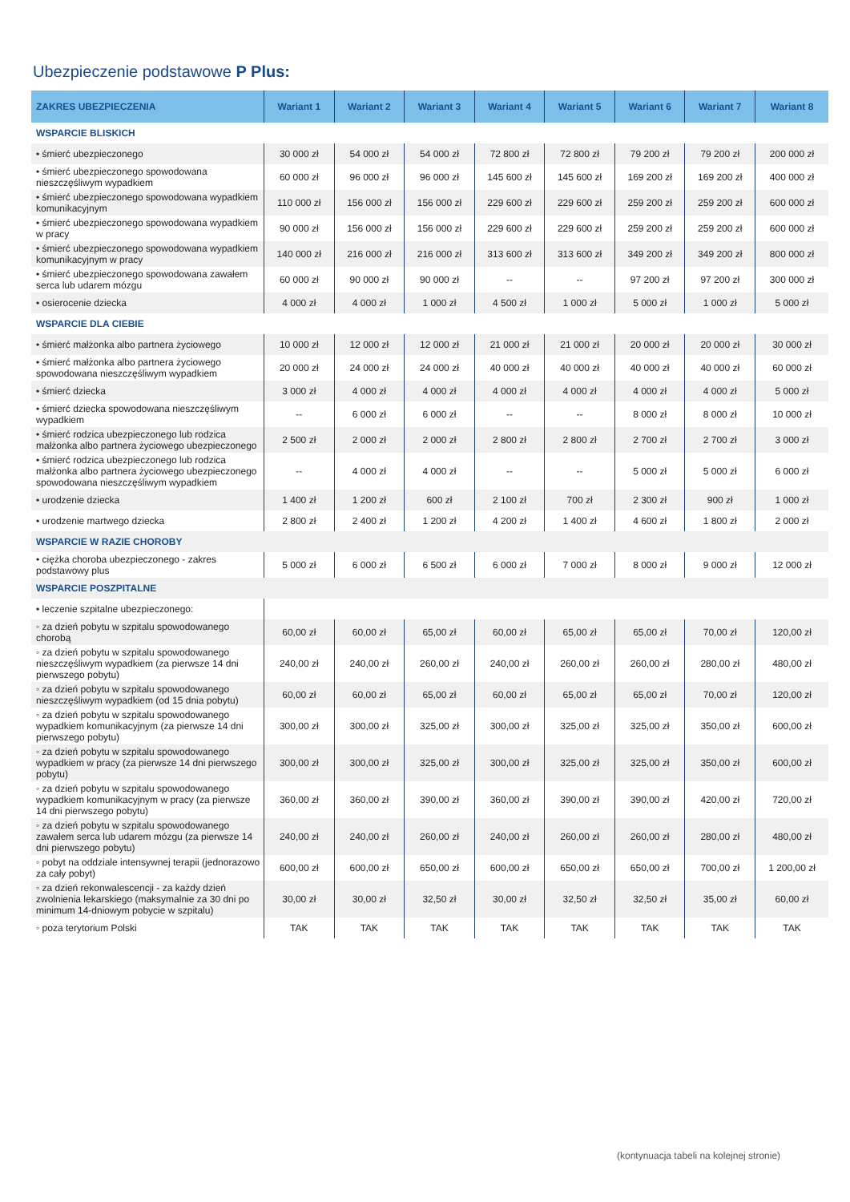Ubezpieczenie podstawowe P Plus:
| ZAKRES UBEZPIECZENIA | Wariant 1 | Wariant 2 | Wariant 3 | Wariant 4 | Wariant 5 | Wariant 6 | Wariant 7 | Wariant 8 |
| --- | --- | --- | --- | --- | --- | --- | --- | --- |
| WSPARCIE BLISKICH | | | | | | | | |
| • śmierć ubezpieczonego | 30 000 zł | 54 000 zł | 54 000 zł | 72 800 zł | 72 800 zł | 79 200 zł | 79 200 zł | 200 000 zł |
| • śmierć ubezpieczonego spowodowana nieszczęśliwym wypadkiem | 60 000 zł | 96 000 zł | 96 000 zł | 145 600 zł | 145 600 zł | 169 200 zł | 169 200 zł | 400 000 zł |
| • śmierć ubezpieczonego spowodowana wypadkiem komunikacyjnym | 110 000 zł | 156 000 zł | 156 000 zł | 229 600 zł | 229 600 zł | 259 200 zł | 259 200 zł | 600 000 zł |
| • śmierć ubezpieczonego spowodowana wypadkiem w pracy | 90 000 zł | 156 000 zł | 156 000 zł | 229 600 zł | 229 600 zł | 259 200 zł | 259 200 zł | 600 000 zł |
| • śmierć ubezpieczonego spowodowana wypadkiem komunikacyjnym w pracy | 140 000 zł | 216 000 zł | 216 000 zł | 313 600 zł | 313 600 zł | 349 200 zł | 349 200 zł | 800 000 zł |
| • śmierć ubezpieczonego spowodowana zawałem serca lub udarem mózgu | 60 000 zł | 90 000 zł | 90 000 zł | -- | -- | 97 200 zł | 97 200 zł | 300 000 zł |
| • osierocenie dziecka | 4 000 zł | 4 000 zł | 1 000 zł | 4 500 zł | 1 000 zł | 5 000 zł | 1 000 zł | 5 000 zł |
| WSPARCIE DLA CIEBIE | | | | | | | | |
| • śmierć małżonka albo partnera życiowego | 10 000 zł | 12 000 zł | 12 000 zł | 21 000 zł | 21 000 zł | 20 000 zł | 20 000 zł | 30 000 zł |
| • śmierć małżonka albo partnera życiowego spowodowana nieszczęśliwym wypadkiem | 20 000 zł | 24 000 zł | 24 000 zł | 40 000 zł | 40 000 zł | 40 000 zł | 40 000 zł | 60 000 zł |
| • śmierć dziecka | 3 000 zł | 4 000 zł | 4 000 zł | 4 000 zł | 4 000 zł | 4 000 zł | 4 000 zł | 5 000 zł |
| • śmierć dziecka spowodowana nieszczęśliwym wypadkiem | -- | 6 000 zł | 6 000 zł | -- | -- | 8 000 zł | 8 000 zł | 10 000 zł |
| • śmierć rodzica ubezpieczonego lub rodzica małżonka albo partnera życiowego ubezpieczonego | 2 500 zł | 2 000 zł | 2 000 zł | 2 800 zł | 2 800 zł | 2 700 zł | 2 700 zł | 3 000 zł |
| • śmierć rodzica ubezpieczonego lub rodzica małżonka albo partnera życiowego ubezpieczonego spowodowana nieszczęśliwym wypadkiem | -- | 4 000 zł | 4 000 zł | -- | -- | 5 000 zł | 5 000 zł | 6 000 zł |
| • urodzenie dziecka | 1 400 zł | 1 200 zł | 600 zł | 2 100 zł | 700 zł | 2 300 zł | 900 zł | 1 000 zł |
| • urodzenie martwego dziecka | 2 800 zł | 2 400 zł | 1 200 zł | 4 200 zł | 1 400 zł | 4 600 zł | 1 800 zł | 2 000 zł |
| WSPARCIE W RAZIE CHOROBY | | | | | | | | |
| • ciężka choroba ubezpieczonego - zakres podstawowy plus | 5 000 zł | 6 000 zł | 6 500 zł | 6 000 zł | 7 000 zł | 8 000 zł | 9 000 zł | 12 000 zł |
| WSPARCIE POSZPITALNE | | | | | | | | |
| • leczenie szpitalne ubezpieczonego: | | | | | | | | |
| ◦ za dzień pobytu w szpitalu spowodowanego chorobą | 60,00 zł | 60,00 zł | 65,00 zł | 60,00 zł | 65,00 zł | 65,00 zł | 70,00 zł | 120,00 zł |
| ◦ za dzień pobytu w szpitalu spowodowanego nieszczęśliwym wypadkiem (za pierwsze 14 dni pierwszego pobytu) | 240,00 zł | 240,00 zł | 260,00 zł | 240,00 zł | 260,00 zł | 260,00 zł | 280,00 zł | 480,00 zł |
| ◦ za dzień pobytu w szpitalu spowodowanego nieszczęśliwym wypadkiem (od 15 dnia pobytu) | 60,00 zł | 60,00 zł | 65,00 zł | 60,00 zł | 65,00 zł | 65,00 zł | 70,00 zł | 120,00 zł |
| ◦ za dzień pobytu w szpitalu spowodowanego wypadkiem komunikacyjnym (za pierwsze 14 dni pierwszego pobytu) | 300,00 zł | 300,00 zł | 325,00 zł | 300,00 zł | 325,00 zł | 325,00 zł | 350,00 zł | 600,00 zł |
| ◦ za dzień pobytu w szpitalu spowodowanego wypadkiem w pracy (za pierwsze 14 dni pierwszego pobytu) | 300,00 zł | 300,00 zł | 325,00 zł | 300,00 zł | 325,00 zł | 325,00 zł | 350,00 zł | 600,00 zł |
| ◦ za dzień pobytu w szpitalu spowodowanego wypadkiem komunikacyjnym w pracy (za pierwsze 14 dni pierwszego pobytu) | 360,00 zł | 360,00 zł | 390,00 zł | 360,00 zł | 390,00 zł | 390,00 zł | 420,00 zł | 720,00 zł |
| ◦ za dzień pobytu w szpitalu spowodowanego zawałem serca lub udarem mózgu (za pierwsze 14 dni pierwszego pobytu) | 240,00 zł | 240,00 zł | 260,00 zł | 240,00 zł | 260,00 zł | 260,00 zł | 280,00 zł | 480,00 zł |
| ◦ pobyt na oddziale intensywnej terapii (jednorazowo za cały pobyt) | 600,00 zł | 600,00 zł | 650,00 zł | 600,00 zł | 650,00 zł | 650,00 zł | 700,00 zł | 1 200,00 zł |
| ◦ za dzień rekonwalescencji - za każdy dzień zwolnienia lekarskiego (maksymalnie za 30 dni po minimum 14-dniowym pobycie w szpitalu) | 30,00 zł | 30,00 zł | 32,50 zł | 30,00 zł | 32,50 zł | 32,50 zł | 35,00 zł | 60,00 zł |
| ◦ poza terytorium Polski | TAK | TAK | TAK | TAK | TAK | TAK | TAK | TAK |
(kontynuacja tabeli na kolejnej stronie)